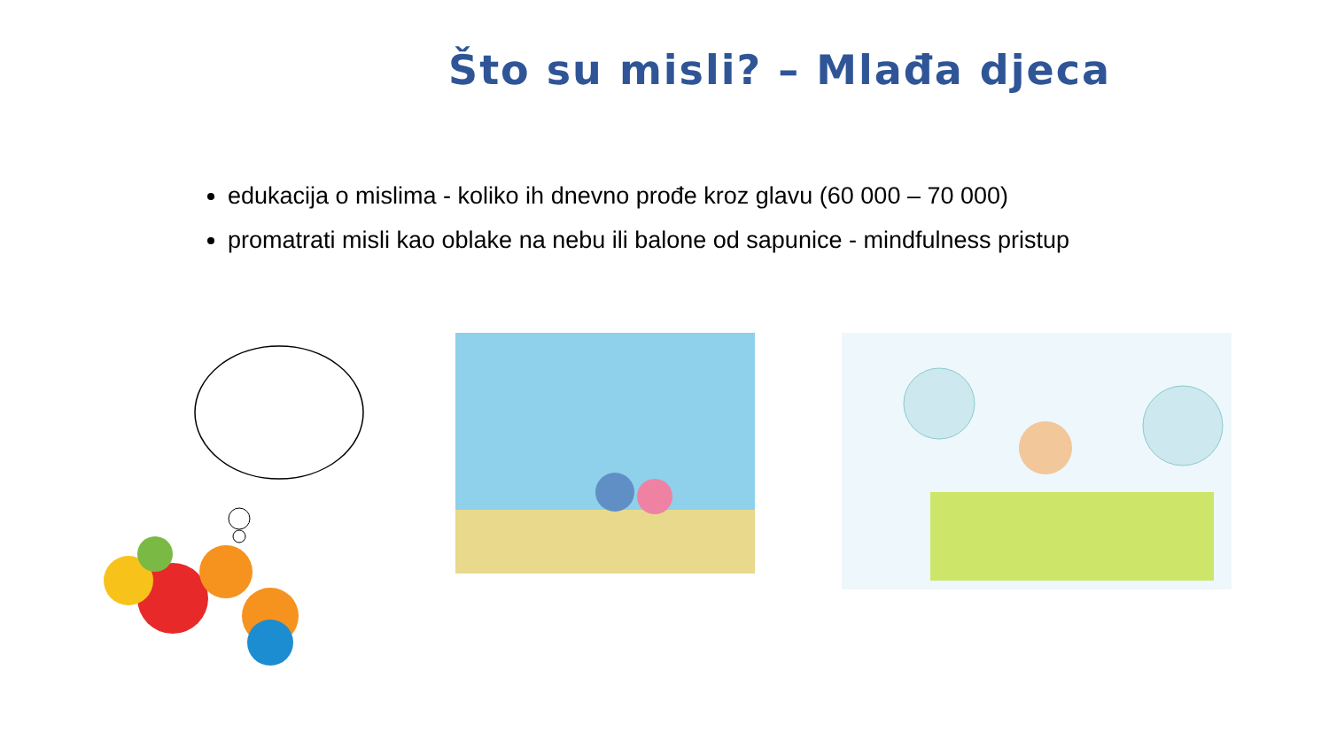Što su misli? – Mlađa djeca
edukacija o mislima - koliko ih dnevno prođe kroz glavu (60 000 – 70 000)
promatrati misli kao oblake na nebu ili balone od sapunice - mindfulness pristup